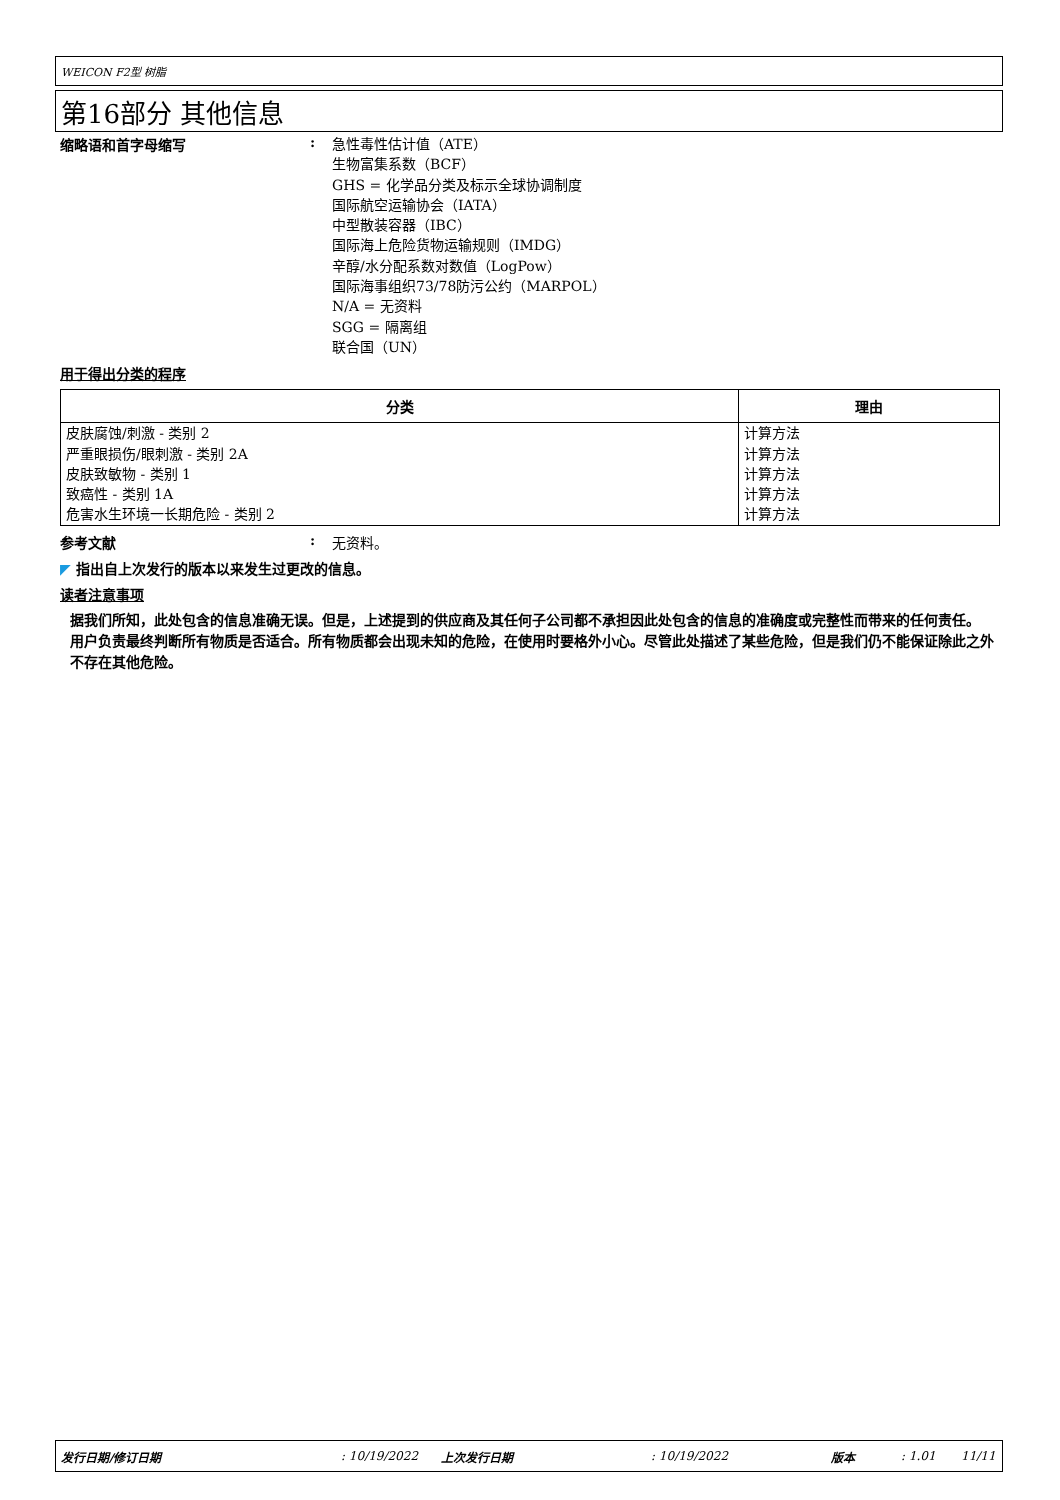WEICON F2型 树脂
第16部分 其他信息
缩略语和首字母缩写 :
急性毒性估计值（ATE）
生物富集系数（BCF）
GHS = 化学品分类及标示全球协调制度
国际航空运输协会（IATA）
中型散装容器（IBC）
国际海上危险货物运输规则（IMDG）
辛醇/水分配系数对数值（LogPow）
国际海事组织73/78防污公约（MARPOL）
N/A = 无资料
SGG = 隔离组
联合国（UN）
用于得出分类的程序
| 分类 | 理由 |
| --- | --- |
| 皮肤腐蚀/刺激 - 类别 2 严重眼损伤/眼刺激 - 类别 2A 皮肤致敏物 - 类别 1 致癌性 - 类别 1A 危害水生环境一长期危险 - 类别 2 | 计算方法 计算方法 计算方法 计算方法 计算方法 |
参考文献 : 无资料。
◤ 指出自上次发行的版本以来发生过更改的信息。
读者注意事项
据我们所知，此处包含的信息准确无误。但是，上述提到的供应商及其任何子公司都不承担因此处包含的信息的准确度或完整性而带来的任何责任。
用户负责最终判断所有物质是否适合。所有物质都会出现未知的危险，在使用时要格外小心。尽管此处描述了某些危险，但是我们仍不能保证除此之外不存在其他危险。
发行日期/修订日期: 10/19/2022 上次发行日期: 10/19/2022 版本: 1.01 11/11